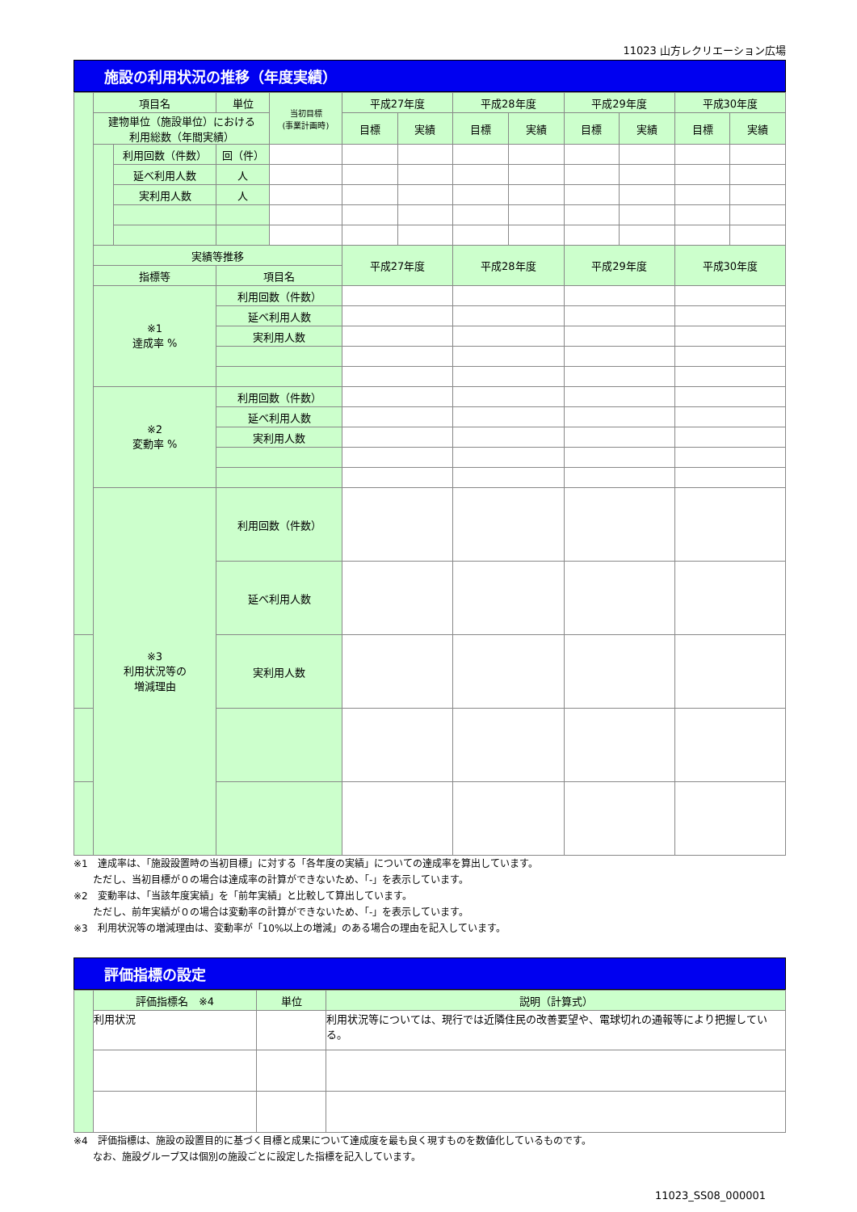11023 山方レクリエーション広場
施設の利用状況の推移（年度実績）
| | 項目名 | | 単位 | 当初目標 (事業計画時) | 平成27年度 | | 平成28年度 | | 平成29年度 | | 平成30年度 | |
| | 建物単位（施設単位）における 利用総数（年間実績） | | | | 目標 | 実績 | 目標 | 実績 | 目標 | 実績 | 目標 | 実績 |
| | | 利用回数（件数） | 回（件） | | | | | | | | | |
| | | 延べ利用人数 | 人 | | | | | | | | | |
| | | 実利用人数 | 人 | | | | | | | | | |
| | 実績等推移 | | | | 平成27年度 | | 平成28年度 | | 平成29年度 | | 平成30年度 | |
| | 指標等 | | 項目名 | | | | | | | | | |
| | ※1 達成率 % | | 利用回数（件数） | | | | | | | | | |
| | | | 延べ利用人数 | | | | | | | | | |
| | | | 実利用人数 | | | | | | | | | |
| | ※2 変動率 % | | 利用回数（件数） | | | | | | | | | |
| | | | 延べ利用人数 | | | | | | | | | |
| | | | 実利用人数 | | | | | | | | | |
| | ※3 利用状況等の 増減理由 | | 利用回数（件数） | | | | | | | | | |
| | | | 延べ利用人数 | | | | | | | | | |
| | | | 実利用人数 | | | | | | | | | |
※1　達成率は、「施設設置時の当初目標」に対する「各年度の実績」についての達成率を算出しています。
　　ただし、当初目標が０の場合は達成率の計算ができないため、「-」を表示しています。
※2　変動率は、「当該年度実績」を「前年実績」と比較して算出しています。
　　ただし、前年実績が０の場合は変動率の計算ができないため、「-」を表示しています。
※3　利用状況等の増減理由は、変動率が「10%以上の増減」のある場合の理由を記入しています。
評価指標の設定
| | 評価指標名 ※4 | 単位 | 説明（計算式） |
| | 利用状況 | | 利用状況等については、現行では近隣住民の改善要望や、電球切れの通報等により把握している。 |
※4　評価指標は、施設の設置目的に基づく目標と成果について達成度を最も良く現すものを数値化しているものです。
　　なお、施設グループ又は個別の施設ごとに設定した指標を記入しています。
11023_SS08_000001